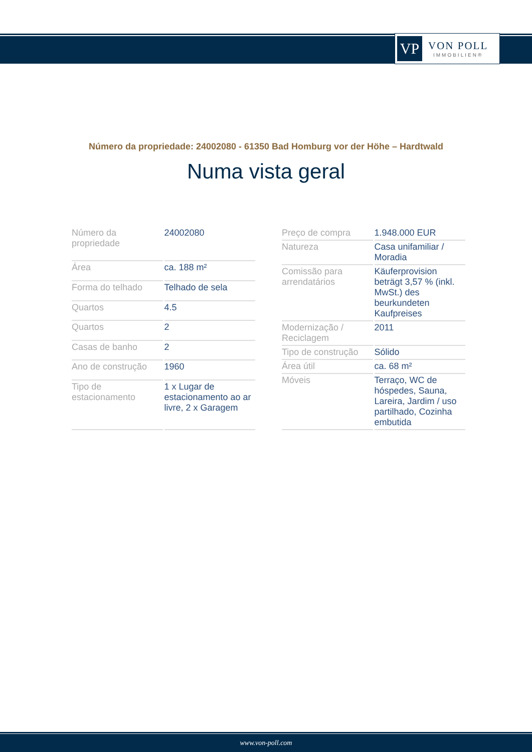VP
VON POLL
IMMOBILIEN®
Número da propriedade: 24002080 - 61350 Bad Homburg vor der Höhe – Hardtwald
Numa vista geral
| Número da propriedade | 24002080 |
| Área | ca. 188 m² |
| Forma do telhado | Telhado de sela |
| Quartos | 4.5 |
| Quartos | 2 |
| Casas de banho | 2 |
| Ano de construção | 1960 |
| Tipo de estacionamento | 1 x Lugar de estacionamento ao ar livre, 2 x Garagem |
| Preço de compra | 1.948.000 EUR |
| Natureza | Casa unifamiliar / Moradia |
| Comissão para arrendatários | Käuferprovision beträgt 3,57 % (inkl. MwSt.) des beurkundeten Kaufpreises |
| Modernização / Reciclagem | 2011 |
| Tipo de construção | Sólido |
| Área útil | ca. 68 m² |
| Móveis | Terraço, WC de hóspedes, Sauna, Lareira, Jardim / uso partilhado, Cozinha embutida |
www.von-poll.com